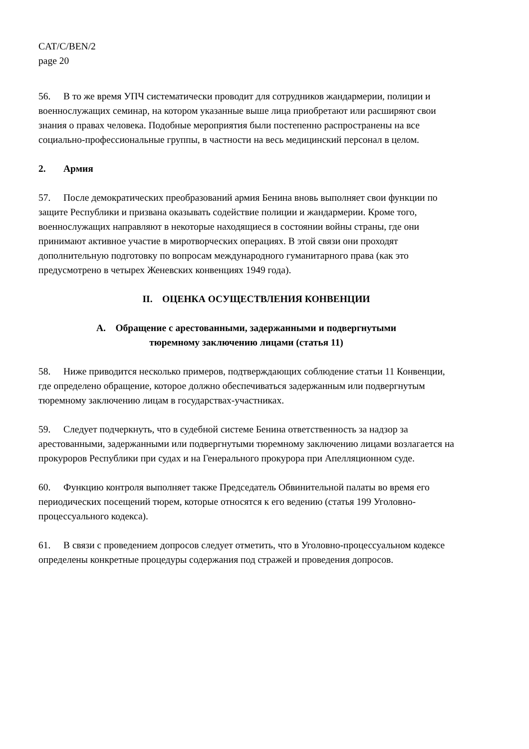CAT/C/BEN/2
page 20
56. В то же время УПЧ систематически проводит для сотрудников жандармерии, полиции и военнослужащих семинар, на котором указанные выше лица приобретают или расширяют свои знания о правах человека. Подобные мероприятия были постепенно распространены на все социально-профессиональные группы, в частности на весь медицинский персонал в целом.
2. Армия
57. После демократических преобразований армия Бенина вновь выполняет свои функции по защите Республики и призвана оказывать содействие полиции и жандармерии. Кроме того, военнослужащих направляют в некоторые находящиеся в состоянии войны страны, где они принимают активное участие в миротворческих операциях. В этой связи они проходят дополнительную подготовку по вопросам международного гуманитарного права (как это предусмотрено в четырех Женевских конвенциях 1949 года).
II. ОЦЕНКА ОСУЩЕСТВЛЕНИЯ КОНВЕНЦИИ
A. Обращение с арестованными, задержанными и подвергнутыми
тюремному заключению лицами (статья 11)
58. Ниже приводится несколько примеров, подтверждающих соблюдение статьи 11 Конвенции, где определено обращение, которое должно обеспечиваться задержанным или подвергнутым тюремному заключению лицам в государствах-участниках.
59. Следует подчеркнуть, что в судебной системе Бенина ответственность за надзор за арестованными, задержанными или подвергнутыми тюремному заключению лицами возлагается на прокуроров Республики при судах и на Генерального прокурора при Апелляционном суде.
60. Функцию контроля выполняет также Председатель Обвинительной палаты во время его периодических посещений тюрем, которые относятся к его ведению (статья 199 Уголовно-процессуального кодекса).
61. В связи с проведением допросов следует отметить, что в Уголовно-процессуальном кодексе определены конкретные процедуры содержания под стражей и проведения допросов.